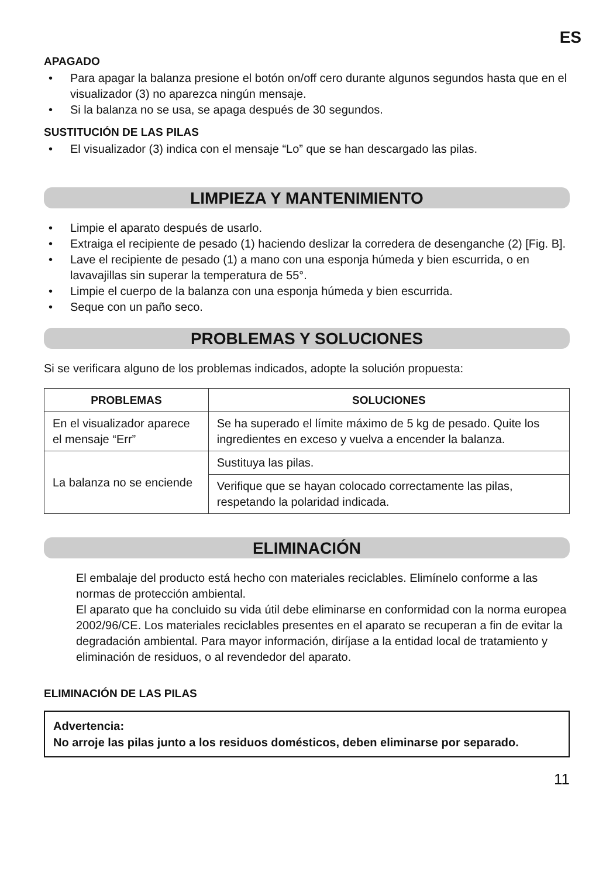ES
APAGADO
• Para apagar la balanza presione el botón on/off cero durante algunos segundos hasta que en el visualizador (3) no aparezca ningún mensaje.
• Si la balanza no se usa, se apaga después de 30 segundos.
SUSTITUCIÓN DE LAS PILAS
• El visualizador (3) indica con el mensaje “Lo” que se han descargado las pilas.
LIMPIEZA Y MANTENIMIENTO
• Limpie el aparato después de usarlo.
• Extraiga el recipiente de pesado (1) haciendo deslizar la corredera de desenganche (2) [Fig. B].
• Lave el recipiente de pesado (1) a mano con una esponja húmeda y bien escurrida, o en lavavajillas sin superar la temperatura de 55°.
• Limpie el cuerpo de la balanza con una esponja húmeda y bien escurrida.
• Seque con un paño seco.
PROBLEMAS Y SOLUCIONES
Si se verificara alguno de los problemas indicados, adopte la solución propuesta:
| PROBLEMAS | SOLUCIONES |
| --- | --- |
| En el visualizador aparece el mensaje “Err” | Se ha superado el límite máximo de 5 kg de pesado. Quite los ingredientes en exceso y vuelva a encender la balanza. |
| La balanza no se enciende | Sustituya las pilas. |
| | Verifique que se hayan colocado correctamente las pilas, respetando la polaridad indicada. |
ELIMINACIÓN
El embalaje del producto está hecho con materiales reciclables. Elimínelo conforme a las normas de protección ambiental.
El aparato que ha concluido su vida útil debe eliminarse en conformidad con la norma europea 2002/96/CE. Los materiales reciclables presentes en el aparato se recuperan a fin de evitar la degradación ambiental. Para mayor información, diríjase a la entidad local de tratamiento y eliminación de residuos, o al revendedor del aparato.
ELIMINACIÓN DE LAS PILAS
Advertencia:
No arroje las pilas junto a los residuos domésticos, deben eliminarse por separado.
11